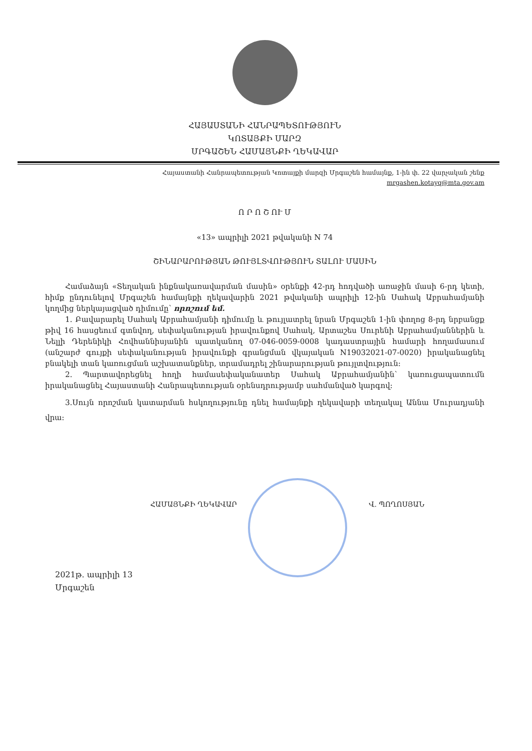ՀԱՅԱՍՏԱՆԻ ՀԱՆՐԱՊԵՏՈՒԹՅՈՒՆ
ԿՈՏԱՅՔԻ ՄԱՐԶ
ՄՐԳԱՇԵՆ ՀԱՄԱՅՆՔԻ ՂԵԿԱՎԱՐ
Հայաստանի Հանրապետության Կոտայքի մարզի Մրգաշեն համայնք, 1-ին փ. 22 վարչական շենք
mrgashen.kotayq@mta.gov.am
Ո Ր Ո Շ ՈՒ Մ
«13» ապրիլի 2021 թվականի N 74
ՇԻՆԱՐԱՐՈՒԹՅԱՆ ԹՈՒՅԼՏՎՈՒԹՅՈՒՆ ՏԱԼՈՒ ՄԱՍԻՆ
Համաձայն «Տեղական ինքնակառավարման մասին» օրենքի 42-րդ հոդվածի առաջին մասի 6-րդ կետի, հիմք ընդունելով Մրգաշեն համայնքի ղեկավարին 2021 թվականի ապրիլի 12-ին Սահակ Աբրահամյանի կողմից ներկայացված դիմումը՝ որոշում եմ.
1. Բավարարել Սահակ Աբրահամյանի դիմումը և թույլատրել նրան Մրգաշեն 1-ին փողոց 8-րդ նրբանցք թիվ 16 հասցեում գտնվող, սեփականության իրավունքով Սահակ, Արտաշես Սուրենի Աբրահամյաններին և Նելլի Դերենիկի Հովհաննիսյանին պատկանող 07-046-0059-0008 կադաստրային համարի հողամասում (անշարժ գույքի սեփականության իրավունքի գրանցման վկայական N19032021-07-0020) իրականացնել բնակելի տան կառուցման աշխատանքներ, տրամադրել շինարարության թույլտվություն:
2. Պարտավորեցնել հողի համասեփականատեր Սահակ Աբրահամյանին՝ կառուցապատումն իրականացնել Հայաստանի Հանրապետության օրենսդրությամբ սահմանված կարգով:
3.Սույն որոշման կատարման հսկողությունը դնել համայնքի ղեկավարի տեղակալ Աննա Մուրադյանի վրա:
ՀԱՄԱՅՆՔԻ ՂԵԿԱՎԱՐ Վ. ՊՈՂՈՍՅԱՆ
2021թ. ապրիլի 13
Մրգաշեն